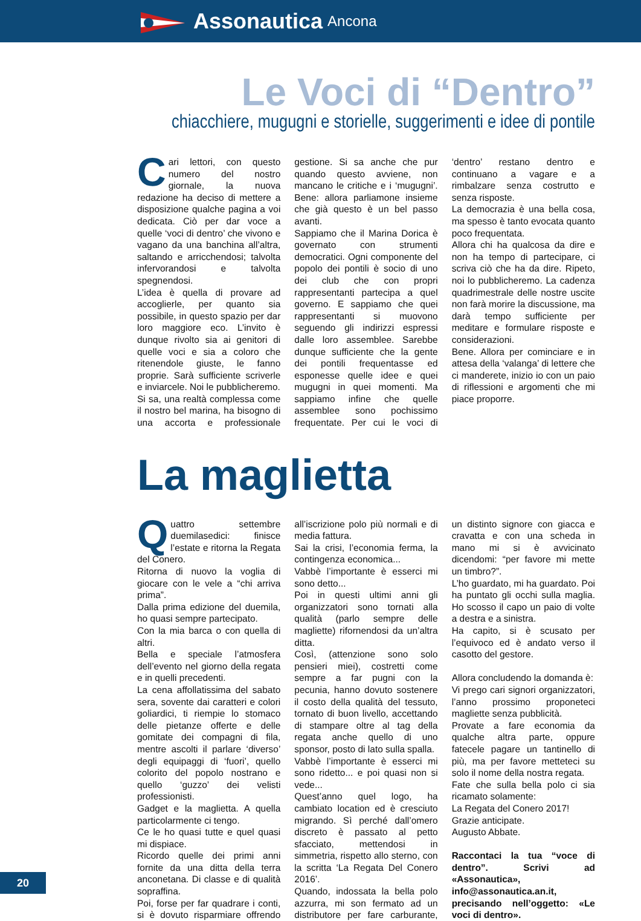Assonautica Ancona
Le Voci di “Dentro”
chiacchiere, mugugni e storielle, suggerimenti e idee di pontile
Cari lettori, con questo numero del nostro giornale, la nuova redazione ha deciso di mettere a disposizione qualche pagina a voi dedicata. Ciò per dar voce a quelle ‘voci di dentro’ che vivono e vagano da una banchina all’altra, saltando e arricchendosi; talvolta infervorandosi e talvolta spegnendosi.
L’idea è quella di provare ad accoglierle, per quanto sia possibile, in questo spazio per dar loro maggiore eco. L’invito è dunque rivolto sia ai genitori di quelle voci e sia a coloro che ritenendole giuste, le fanno proprie. Sarà sufficiente scriverle e inviarcele. Noi le pubblicheremo.
Si sa, una realtà complessa come il nostro bel marina, ha bisogno di una accorta e professionale gestione. Si sa anche che pur quando questo avviene, non mancano le critiche e i ‘mugugni’. Bene: allora parliamone insieme che già questo è un bel passo avanti.
Sappiamo che il Marina Dorica è governato con strumenti democratici. Ogni componente del popolo dei pontili è socio di uno dei club che con propri rappresentanti partecipa a quel governo. E sappiamo che quei rappresentanti si muovono seguendo gli indirizzi espressi dalle loro assemblee. Sarebbe dunque sufficiente che la gente dei pontili frequentasse ed esponesse quelle idee e quei mugugni in quei momenti. Ma sappiamo infine che quelle assemblee sono pochissimo frequentate. Per cui le voci di ‘dentro’ restano dentro e continuano a vagare e a rimbalzare senza costrutto e senza risposte.
La democrazia è una bella cosa, ma spesso è tanto evocata quanto poco frequentata.
Allora chi ha qualcosa da dire e non ha tempo di partecipare, ci scriva ciò che ha da dire. Ripeto, noi lo pubblicheremo. La cadenza quadrimestrale delle nostre uscite non farà morire la discussione, ma darà tempo sufficiente per meditare e formulare risposte e considerazioni.
Bene. Allora per cominciare e in attesa della ‘valanga’ di lettere che ci manderete, inizio io con un paio di riflessioni e argomenti che mi piace proporre.
La maglietta
Quattro settembre duemilasedici: finisce l’estate e ritorna la Regata del Conero.
Ritorna di nuovo la voglia di giocare con le vele a “chi arriva prima”.
Dalla prima edizione del duemila, ho quasi sempre partecipato.
Con la mia barca o con quella di altri.
Bella e speciale l’atmosfera dell’evento nel giorno della regata e in quelli precedenti.
La cena affollatissima del sabato sera, sovente dai caratteri e colori goliardici, ti riempie lo stomaco delle pietanze offerte e delle gomitate dei compagni di fila, mentre ascolti il parlare ‘diverso’ degli equipaggi di ‘fuori’, quello colorito del popolo nostrano e quello ‘guzzo’ dei velisti professionisti.
Gadget e la maglietta. A quella particolarmente ci tengo.
Ce le ho quasi tutte e quel quasi mi dispiace.
Ricordo quelle dei primi anni fornite da una ditta della terra anconetana. Di classe e di qualità sopraffina.
Poi, forse per far quadrare i conti, si è dovuto risparmiare offrendo all’iscrizione polo più normali e di media fattura.
Sai la crisi, l’economia ferma, la contingenza economica...
Vabbè l’importante è esserci mi sono detto...
Poi in questi ultimi anni gli organizzatori sono tornati alla qualità (parlo sempre delle magliette) rifornendosi da un’altra ditta.
Così, (attenzione sono solo pensieri miei), costretti come sempre a far pugni con la pecunia, hanno dovuto sostenere il costo della qualità del tessuto, tornato di buon livello, accettando di stampare oltre al tag della regata anche quello di uno sponsor, posto di lato sulla spalla.
Vabbè l’importante è esserci mi sono ridetto... e poi quasi non si vede...
Quest’anno quel logo, ha cambiato location ed è cresciuto migrando. Sì perché dall’omero discreto è passato al petto sfacciato, mettendosi in simmetria, rispetto allo sterno, con la scritta ‘La Regata Del Conero 2016’.
Quando, indossata la bella polo azzurra, mi son fermato ad un distributore per fare carburante, un distinto signore con giacca e cravatta e con una scheda in mano mi si è avvicinato dicendomi: “per favore mi mette un timbro?”.
L’ho guardato, mi ha guardato. Poi ha puntato gli occhi sulla maglia. Ho scosso il capo un paio di volte a destra e a sinistra.
Ha capito, si è scusato per l’equivoco ed è andato verso il casotto del gestore.
Allora concludendo la domanda è:
Vi prego cari signori organizzatori, l’anno prossimo proponeteci magliette senza pubblicità.
Provate a fare economia da qualche altra parte, oppure fatecele pagare un tantinello di più, ma per favore metteteci su solo il nome della nostra regata.
Fate che sulla bella polo ci sia ricamato solamente:
La Regata del Conero 2017!
Grazie anticipate.
Augusto Abbate.
Raccontaci la tua “voce di dentro”. Scrivi ad «Assonautica», info@assonautica.an.it, precisando nell’oggetto: «Le voci di dentro».
20